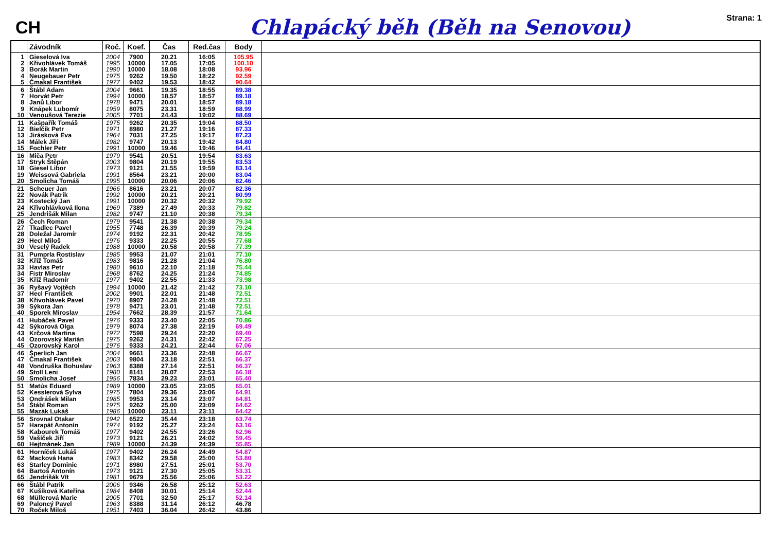CH
Chlapácký běh (Běh na Senovou)
Strana: 1
| | Závodník | Roč. | Koef. | Čas | Red.čas | Body | |
| --- | --- | --- | --- | --- | --- | --- | --- |
| 1 | Gieselová Iva | 2004 | 7900 | 20.21 | 16:05 | 105.95 | |
| 2 | Křivohlávek Tomáš | 1995 | 10000 | 17.05 | 17:05 | 100.10 | |
| 3 | Borák Martin | 1990 | 10000 | 18.08 | 18:08 | 93.96 | |
| 4 | Neugebauer Petr | 1975 | 9262 | 19.50 | 18:22 | 92.59 | |
| 5 | Čmakal František | 1977 | 9402 | 19.53 | 18:42 | 90.64 | |
| 6 | Štábl Adam | 2004 | 9661 | 19.35 | 18:55 | 89.38 | |
| 7 | Horvát Petr | 1994 | 10000 | 18.57 | 18:57 | 89.18 | |
| 8 | Janů Libor | 1978 | 9471 | 20.01 | 18:57 | 89.18 | |
| 9 | Knápek Lubomír | 1959 | 8075 | 23.31 | 18:59 | 88.99 | |
| 10 | Venoušová Terezie | 2005 | 7701 | 24.43 | 19:02 | 88.69 | |
| 11 | Kašpařík Tomáš | 1975 | 9262 | 20.35 | 19:04 | 88.50 | |
| 12 | Bielčik Petr | 1971 | 8980 | 21.27 | 19:16 | 87.33 | |
| 13 | Jirásková Eva | 1964 | 7031 | 27.25 | 19:17 | 87.23 | |
| 14 | Málek Jiří | 1982 | 9747 | 20.13 | 19:42 | 84.80 | |
| 15 | Fochler Petr | 1991 | 10000 | 19.46 | 19:46 | 84.41 | |
| 16 | Miča Petr | 1979 | 9541 | 20.51 | 19:54 | 83.63 | |
| 17 | Stryk Štěpán | 2003 | 9804 | 20.19 | 19:55 | 83.53 | |
| 18 | Giesel Libor | 1973 | 9121 | 21.55 | 19:59 | 83.14 | |
| 19 | Weissová Gabriela | 1991 | 8564 | 23.21 | 20:00 | 83.04 | |
| 20 | Smolicha Tomáš | 1995 | 10000 | 20.06 | 20:06 | 82.46 | |
| 21 | Scheuer Jan | 1966 | 8616 | 23.21 | 20:07 | 82.36 | |
| 22 | Novák Patrik | 1992 | 10000 | 20.21 | 20:21 | 80.99 | |
| 23 | Kostecký Jan | 1991 | 10000 | 20.32 | 20:32 | 79.92 | |
| 24 | Křivohlávková Ilona | 1969 | 7389 | 27.49 | 20:33 | 79.82 | |
| 25 | Jendrišák Milan | 1982 | 9747 | 21.10 | 20:38 | 79.34 | |
| 26 | Čech Roman | 1979 | 9541 | 21.38 | 20:38 | 79.34 | |
| 27 | Tkadlec Pavel | 1955 | 7748 | 26.39 | 20:39 | 79.24 | |
| 28 | Doležal Jaromír | 1974 | 9192 | 22.31 | 20:42 | 78.95 | |
| 29 | Hecl Miloš | 1976 | 9333 | 22.25 | 20:55 | 77.68 | |
| 30 | Veselý Radek | 1988 | 10000 | 20.58 | 20:58 | 77.39 | |
| 31 | Pumprla Rostislav | 1985 | 9953 | 21.07 | 21:01 | 77.10 | |
| 32 | Kříž Tomáš | 1983 | 9816 | 21.28 | 21:04 | 76.80 | |
| 33 | Havlas Petr | 1980 | 9610 | 22.10 | 21:18 | 75.44 | |
| 34 | Fistr Miroslav | 1968 | 8762 | 24.25 | 21:24 | 74.85 | |
| 35 | Kříž Radomír | 1977 | 9402 | 22.55 | 21:33 | 73.98 | |
| 36 | Ryšavý Vojtěch | 1994 | 10000 | 21.42 | 21:42 | 73.10 | |
| 37 | Hecl František | 2002 | 9901 | 22.01 | 21:48 | 72.51 | |
| 38 | Křivohlávek Pavel | 1970 | 8907 | 24.28 | 21:48 | 72.51 | |
| 39 | Sýkora Jan | 1978 | 9471 | 23.01 | 21:48 | 72.51 | |
| 40 | Sporek Miroslav | 1954 | 7662 | 28.39 | 21:57 | 71.64 | |
| 41 | Hubáček Pavel | 1976 | 9333 | 23.40 | 22:05 | 70.86 | |
| 42 | Sýkorová Olga | 1979 | 8074 | 27.38 | 22:19 | 69.49 | |
| 43 | Krčová Martina | 1972 | 7598 | 29.24 | 22:20 | 69.40 | |
| 44 | Ozorovský Marián | 1975 | 9262 | 24.31 | 22:42 | 67.25 | |
| 45 | Ozorovský Karol | 1976 | 9333 | 24.21 | 22:44 | 67.06 | |
| 46 | Šperlich Jan | 2004 | 9661 | 23.36 | 22:48 | 66.67 | |
| 47 | Čmakal František | 2003 | 9804 | 23.18 | 22:51 | 66.37 | |
| 48 | Vondruška Bohuslav | 1963 | 8388 | 27.14 | 22:51 | 66.37 | |
| 49 | Stoll Leni | 1980 | 8141 | 28.07 | 22:53 | 66.18 | |
| 50 | Smolicha Josef | 1956 | 7834 | 29.23 | 23:01 | 65.40 | |
| 51 | Matús Eduard | 1989 | 10000 | 23.05 | 23:05 | 65.01 | |
| 52 | Kesslerová Sylva | 1975 | 7804 | 29.36 | 23:06 | 64.91 | |
| 53 | Ondrášek Milan | 1985 | 9953 | 23.14 | 23:07 | 64.81 | |
| 54 | Štábl Roman | 1975 | 9262 | 25.00 | 23:09 | 64.62 | |
| 55 | Mazák Lukáš | 1986 | 10000 | 23.11 | 23:11 | 64.42 | |
| 56 | Srovnal Otakar | 1942 | 6522 | 35.44 | 23:18 | 63.74 | |
| 57 | Harapát Antonín | 1974 | 9192 | 25.27 | 23:24 | 63.16 | |
| 58 | Kabourek Tomáš | 1977 | 9402 | 24.55 | 23:26 | 62.96 | |
| 59 | Vašíček Jiří | 1973 | 9121 | 26.21 | 24:02 | 59.45 | |
| 60 | Hejtmánek Jan | 1989 | 10000 | 24.39 | 24:39 | 55.85 | |
| 61 | Horníček Lukáš | 1977 | 9402 | 26.24 | 24:49 | 54.87 | |
| 62 | Macková Hana | 1983 | 8342 | 29.58 | 25:00 | 53.80 | |
| 63 | Starley Dominic | 1971 | 8980 | 27.51 | 25:01 | 53.70 | |
| 64 | Bartoš Antonín | 1973 | 9121 | 27.30 | 25:05 | 53.31 | |
| 65 | Jendrišák Vít | 1981 | 9679 | 25.56 | 25:06 | 53.22 | |
| 66 | Štábl Patrik | 2006 | 9346 | 26.58 | 25:12 | 52.63 | |
| 67 | Kušíková Kateřina | 1984 | 8408 | 30.01 | 25:14 | 52.44 | |
| 68 | Müllerová Marie | 2005 | 7701 | 32.50 | 25:17 | 52.14 | |
| 69 | Paloncý Pavel | 1963 | 8388 | 31.14 | 26:12 | 46.78 | |
| 70 | Roček Miloš | 1951 | 7403 | 36.04 | 26:42 | 43.86 | |